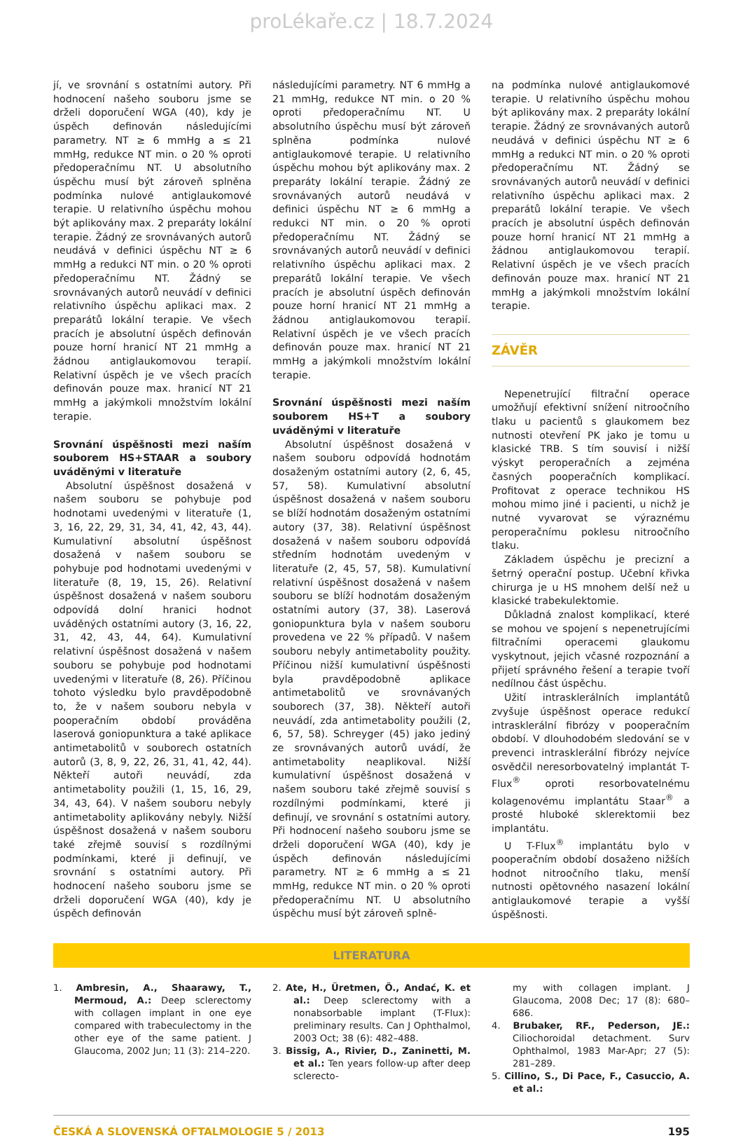proLékaře.cz | 18.7.2024
jí, ve srovnání s ostatními autory. Při hodnocení našeho souboru jsme se drželi doporučení WGA (40), kdy je úspěch definován následujícími parametry. NT ≥ 6 mmHg a ≤ 21 mmHg, redukce NT min. o 20 % oproti předoperačnímu NT. U absolutního úspěchu musí být zároveň splněna podmínka nulové antiglaukomové terapie. U relativního úspěchu mohou být aplikovány max. 2 preparáty lokální terapie. Žádný ze srovnávaných autorů neudává v definici úspěchu NT ≥ 6 mmHg a redukci NT min. o 20 % oproti předoperačnímu NT. Žádný se srovnávaných autorů neuvádí v definici relativního úspěchu aplikaci max. 2 preparátů lokální terapie. Ve všech pracích je absolutní úspěch definován pouze horní hranicí NT 21 mmHg a žádnou antiglaukomovou terapií. Relativní úspěch je ve všech pracích definován pouze max. hranicí NT 21 mmHg a jakýmkoli množstvím lokální terapie.
Srovnání úspěšnosti mezi naším souborem HS+STAAR a soubory uváděnými v literatuře
Absolutní úspěšnost dosažená v našem souboru se pohybuje pod hodnotami uvedenými v literatuře (1, 3, 16, 22, 29, 31, 34, 41, 42, 43, 44). Kumulativní absolutní úspěšnost dosažená v našem souboru se pohybuje pod hodnotami uvedenými v literatuře (8, 19, 15, 26). Relativní úspěšnost dosažená v našem souboru odpovídá dolní hranici hodnot uváděných ostatními autory (3, 16, 22, 31, 42, 43, 44, 64). Kumulativní relativní úspěšnost dosažená v našem souboru se pohybuje pod hodnotami uvedenými v literatuře (8, 26). Příčinou tohoto výsledku bylo pravděpodobně to, že v našem souboru nebyla v pooperačním období prováděna laserová goniopunktura a také aplikace antimetabolitů v souborech ostatních autorů (3, 8, 9, 22, 26, 31, 41, 42, 44). Někteří autoři neuvádí, zda antimetabolity použili (1, 15, 16, 29, 34, 43, 64). V našem souboru nebyly antimetabolity aplikovány nebyly. Nižší úspěšnost dosažená v našem souboru také zřejmě souvisí s rozdílnými podmínkami, které ji definují, ve srovnání s ostatními autory. Při hodnocení našeho souboru jsme se drželi doporučení WGA (40), kdy je úspěch definován
následujícími parametry. NT 6 mmHg a 21 mmHg, redukce NT min. o 20 % oproti předoperačnímu NT. U absolutního úspěchu musí být zároveň splněna podmínka nulové antiglaukomové terapie. U relativního úspěchu mohou být aplikovány max. 2 preparáty lokální terapie. Žádný ze srovnávaných autorů neudává v definici úspěchu NT ≥ 6 mmHg a redukci NT min. o 20 % oproti předoperačnímu NT. Žádný se srovnávaných autorů neuvádí v definici relativního úspěchu aplikaci max. 2 preparátů lokální terapie. Ve všech pracích je absolutní úspěch definován pouze horní hranicí NT 21 mmHg a žádnou antiglaukomovou terapií. Relativní úspěch je ve všech pracích definován pouze max. hranicí NT 21 mmHg a jakýmkoli množstvím lokální terapie.
Srovnání úspěšnosti mezi naším souborem HS+T a soubory uváděnými v literatuře
Absolutní úspěšnost dosažená v našem souboru odpovídá hodnotám dosaženým ostatními autory (2, 6, 45, 57, 58). Kumulativní absolutní úspěšnost dosažená v našem souboru se blíží hodnotám dosaženým ostatními autory (37, 38). Relativní úspěšnost dosažená v našem souboru odpovídá středním hodnotám uvedeným v literatuře (2, 45, 57, 58). Kumulativní relativní úspěšnost dosažená v našem souboru se blíží hodnotám dosaženým ostatními autory (37, 38). Laserová goniopunktura byla v našem souboru provedena ve 22 % případů. V našem souboru nebyly antimetabolity použity. Příčinou nižší kumulativní úspěšnosti byla pravděpodobně aplikace antimetabolitů ve srovnávaných souborech (37, 38). Někteří autoři neuvádí, zda antimetabolity použili (2, 6, 57, 58). Schreyger (45) jako jediný ze srovnávaných autorů uvádí, že antimetabolity neaplikoval. Nižší kumulativní úspěšnost dosažená v našem souboru také zřejmě souvisí s rozdílnými podmínkami, které ji definují, ve srovnání s ostatními autory. Při hodnocení našeho souboru jsme se drželi doporučení WGA (40), kdy je úspěch definován následujícími parametry. NT ≥ 6 mmHg a ≤ 21 mmHg, redukce NT min. o 20 % oproti předoperačnímu NT. U absolutního úspěchu musí být zároveň splně-
na podmínka nulové antiglaukomové terapie. U relativního úspěchu mohou být aplikovány max. 2 preparáty lokální terapie. Žádný ze srovnávaných autorů neudává v definici úspěchu NT ≥ 6 mmHg a redukci NT min. o 20 % oproti předoperačnímu NT. Žádný se srovnávaných autorů neuvádí v definici relativního úspěchu aplikaci max. 2 preparátů lokální terapie. Ve všech pracích je absolutní úspěch definován pouze horní hranicí NT 21 mmHg a žádnou antiglaukomovou terapií. Relativní úspěch je ve všech pracích definován pouze max. hranicí NT 21 mmHg a jakýmkoli množstvím lokální terapie.
ZÁVĚR
Nepenetrující filtrační operace umožňují efektivní snížení nitroočního tlaku u pacientů s glaukomem bez nutnosti otevření PK jako je tomu u klasické TRB. S tím souvisí i nižší výskyt peroperačních a zejména časných pooperačních komplikací. Profitovat z operace technikou HS mohou mimo jiné i pacienti, u nichž je nutné vyvarovat se výraznému peroperačnímu poklesu nitroočního tlaku.
Základem úspěchu je precizní a šetrný operační postup. Učební křivka chirurga je u HS mnohem delší než u klasické trabekulektomie.
Důkladná znalost komplikací, které se mohou ve spojení s nepenetrujícími filtračními operacemi glaukomu vyskytnout, jejich včasné rozpoznání a přijetí správného řešení a terapie tvoří nedílnou část úspěchu.
Užití intrasklerálních implantátů zvyšuje úspěšnost operace redukcí intrasklerální fibrózy v pooperačním období. V dlouhodobém sledování se v prevenci intrasklerální fibrózy nejvíce osvědčil neresorbovatelný implantát T-Flux<sup>®</sup> oproti resorbovatelnému kolagenovému implantátu Staar<sup>®</sup> a prosté hluboké sklerektomii bez implantátu.
U T-Flux<sup>®</sup> implantátu bylo v pooperačním období dosaženo nižších hodnot nitroočního tlaku, menší nutnosti opětovného nasazení lokální antiglaukomové terapie a vyšší úspěšnosti.
LITERATURA
1. Ambresin, A., Shaarawy, T., Mermoud, A.: Deep sclerectomy with collagen implant in one eye compared with trabeculectomy in the other eye of the same patient. J Glaucoma, 2002 Jun; 11 (3): 214–220.
2. Ate, H., Üretmen, Ö., Andać, K. et al.: Deep sclerectomy with a nonabsorbable implant (T-Flux): preliminary results. Can J Ophthalmol, 2003 Oct; 38 (6): 482–488.
3. Bissig, A., Rivier, D., Zaninetti, M. et al.: Ten years follow-up after deep sclerecto-
my with collagen implant. J Glaucoma, 2008 Dec; 17 (8): 680–686.
4. Brubaker, RF., Pederson, JE.: Ciliochoroidal detachment. Surv Ophthalmol, 1983 Mar-Apr; 27 (5): 281–289.
5. Cillino, S., Di Pace, F., Casuccio, A. et al.:
ČESKÁ A SLOVENSKÁ OFTALMOLOGIE 5 / 2013 195